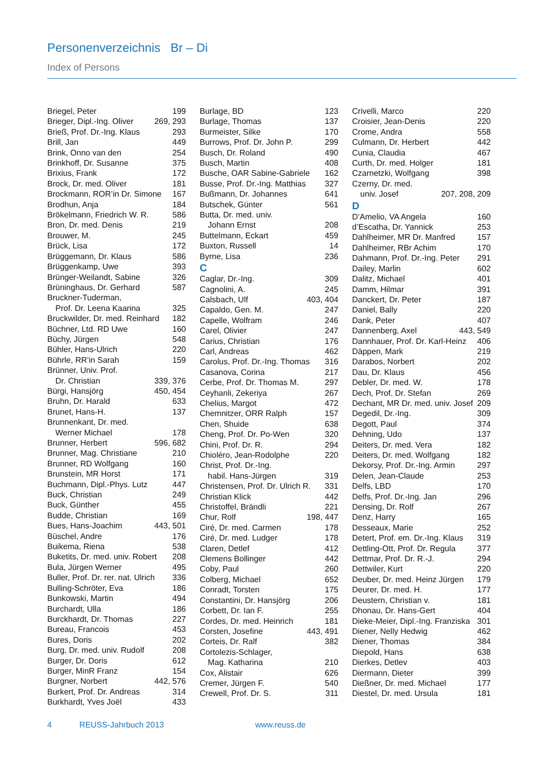Personenverzeichnis Br – Di
Index of Persons
Briegel, Peter 199
Brieger, Dipl.-Ing. Oliver 269, 293
Brieß, Prof. Dr.-Ing. Klaus 293
Brill, Jan 449
Brink, Onno van den 254
Brinkhoff, Dr. Susanne 375
Brixius, Frank 172
Brock, Dr. med. Oliver 181
Brockmann, ROR’in Dr. Simone 167
Brodhun, Anja 184
Brökelmann, Friedrich W. R. 586
Bron, Dr. med. Denis 219
Brouwer, M. 245
Brück, Lisa 172
Brüggemann, Dr. Klaus 586
Brüggenkamp, Uwe 393
Brünger-Weilandt, Sabine 326
Brüninghaus, Dr. Gerhard 587
Bruckner-Tuderman,
Prof. Dr. Leena Kaarina 325
Bruckwilder, Dr. med. Reinhard 182
Büchner, Ltd. RD Uwe 160
Büchy, Jürgen 548
Bühler, Hans-Ulrich 220
Bührle, RR’in Sarah 159
Brünner, Univ. Prof.
Dr. Christian 339, 376
Bürgi, Hansjörg 450, 454
Bruhn, Dr. Harald 633
Brunet, Hans-H. 137
Brunnenkant, Dr. med.
Werner Michael 178
Brunner, Herbert 596, 682
Brunner, Mag. Christiane 210
Brunner, RD Wolfgang 160
Brunstein, MR Horst 171
Buchmann, Dipl.-Phys. Lutz 447
Buck, Christian 249
Buck, Günther 455
Budde, Christian 169
Bues, Hans-Joachim 443, 501
Büschel, Andre 176
Buikema, Riena 538
Buketits, Dr. med. univ. Robert 208
Bula, Jürgen Werner 495
Buller, Prof. Dr. rer. nat. Ulrich 336
Bulling-Schröter, Eva 186
Bunkowski, Martin 494
Burchardt, Ulla 186
Burckhardt, Dr. Thomas 227
Bureau, Francois 453
Bures, Doris 202
Burg, Dr. med. univ. Rudolf 208
Burger, Dr. Doris 612
Burger, MinR Franz 154
Burgner, Norbert 442, 576
Burkert, Prof. Dr. Andreas 314
Burkhardt, Yves Joël 433
Burlage, BD 123
Burlage, Thomas 137
Burmeister, Silke 170
Burrows, Prof. Dr. John P. 299
Busch, Dr. Roland 490
Busch, Martin 408
Busche, OAR Sabine-Gabriele 162
Busse, Prof. Dr.-Ing. Matthias 327
Bußmann, Dr. Johannes 641
Butschek, Günter 561
Butta, Dr. med. univ.
Johann Ernst 208
Buttelmann, Eckart 459
Buxton, Russell 14
Byrne, Lisa 236
C
Caglar, Dr.-Ing. 309
Cagnolini, A. 245
Calsbach, Ulf 403, 404
Capaldo, Gen. M. 247
Capelle, Wolfram 246
Carel, Olivier 247
Carius, Christian 176
Carl, Andreas 462
Carolus, Prof. Dr.-Ing. Thomas 316
Casanova, Corina 217
Cerbe, Prof. Dr. Thomas M. 297
Ceyhanli, Zekeriya 267
Chelius, Margot 472
Chemnitzer, ORR Ralph 157
Chen, Shuide 638
Cheng, Prof. Dr. Po-Wen 320
Chini, Prof. Dr. R. 294
Chioléro, Jean-Rodolphe 220
Christ, Prof. Dr.-Ing.
habil. Hans-Jürgen 319
Christensen, Prof. Dr. Ulrich R. 331
Christian Klick 442
Christoffel, Brändli 221
Chur, Rolf 198, 447
Ciré, Dr. med. Carmen 178
Ciré, Dr. med. Ludger 178
Claren, Detlef 412
Clemens Bollinger 442
Coby, Paul 260
Colberg, Michael 652
Conradt, Torsten 175
Constantini, Dr. Hansjörg 206
Corbett, Dr. Ian F. 255
Cordes, Dr. med. Heinrich 181
Corsten, Josefine 443, 491
Corteis, Dr. Ralf 382
Cortolezis-Schlager,
Mag. Katharina 210
Cox, Alistair 626
Cremer, Jürgen F. 540
Crewell, Prof. Dr. S. 311
Crivelli, Marco 220
Croisier, Jean-Denis 220
Crome, Andra 558
Culmann, Dr. Herbert 442
Cunia, Claudia 467
Curth, Dr. med. Holger 181
Czarnetzki, Wolfgang 398
Czerny, Dr. med.
univ. Josef 207, 208, 209
D
D’Amelio, VA Angela 160
d’Escatha, Dr. Yannick 253
Dahlheimer, MR Dr. Manfred 157
Dahlheimer, RBr Achim 170
Dahmann, Prof. Dr.-Ing. Peter 291
Dailey, Marlin 602
Dalitz, Michael 401
Damm, Hilmar 391
Danckert, Dr. Peter 187
Daniel, Bally 220
Dank, Peter 407
Dannenberg, Axel 443, 549
Dannhauer, Prof. Dr. Karl-Heinz 406
Däppen, Mark 219
Darabos, Norbert 202
Dau, Dr. Klaus 456
Debler, Dr. med. W. 178
Dech, Prof. Dr. Stefan 269
Dechant, MR Dr. med. univ. Josef 209
Degedil, Dr.-Ing. 309
Degott, Paul 374
Dehning, Udo 137
Deiters, Dr. med. Vera 182
Deiters, Dr. med. Wolfgang 182
Dekorsy, Prof. Dr.-Ing. Armin 297
Delen, Jean-Claude 253
Delfs, LBD 170
Delfs, Prof. Dr.-Ing. Jan 296
Densing, Dr. Rolf 267
Denz, Harry 165
Desseaux, Marie 252
Detert, Prof. em. Dr.-Ing. Klaus 319
Dettling-Ott, Prof. Dr. Regula 377
Dettmar, Prof. Dr. R.-J. 294
Dettwiler, Kurt 220
Deuber, Dr. med. Heinz Jürgen 179
Deurer, Dr. med. H. 177
Deustern, Christian v. 181
Dhonau, Dr. Hans-Gert 404
Dieke-Meier, Dipl.-Ing. Franziska 301
Diener, Nelly Hedwig 462
Diener, Thomas 384
Diepold, Hans 638
Dierkes, Detlev 403
Diermann, Dieter 399
Dießner, Dr. med. Michael 177
Diestel, Dr. med. Ursula 181
4 REUSS-Jahrbuch 2013 www.reuss.de